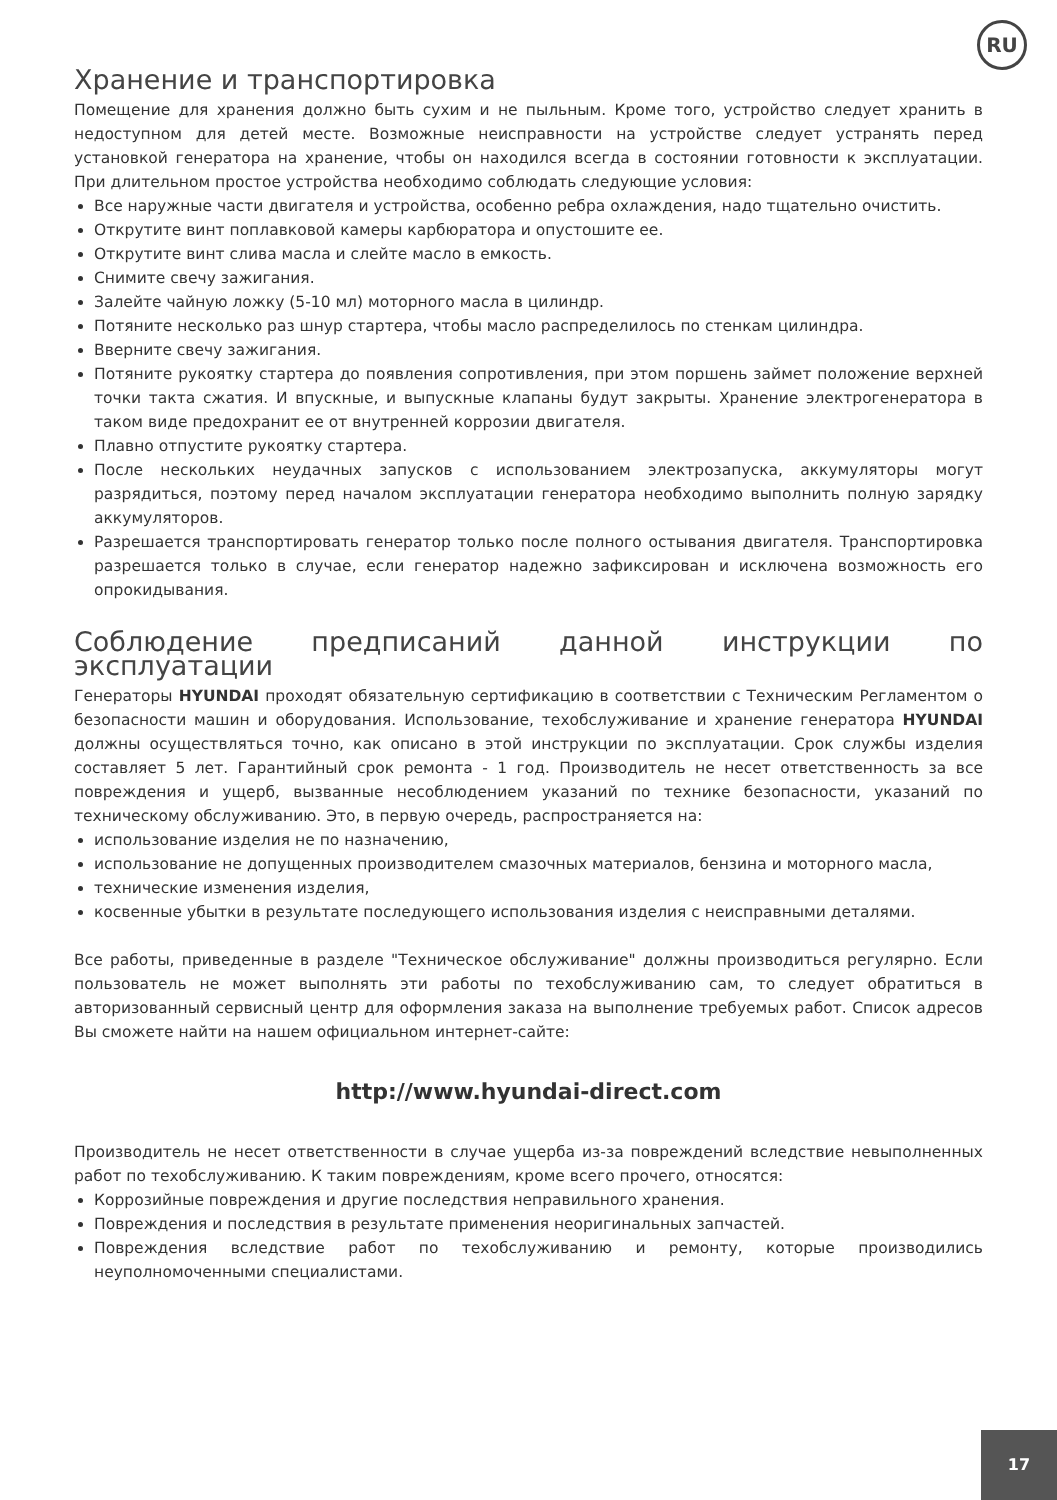RU
Хранение и транспортировка
Помещение для хранения должно быть сухим и не пыльным. Кроме того, устройство следует хранить в недоступном для детей месте. Возможные неисправности на устройстве следует устранять перед установкой генератора на хранение, чтобы он находился всегда в состоянии готовности к эксплуатации. При длительном простое устройства необходимо соблюдать следующие условия:
Все наружные части двигателя и устройства, особенно ребра охлаждения, надо тщательно очистить.
Открутите винт поплавковой камеры карбюратора и опустошите ее.
Открутите винт слива масла и слейте масло в емкость.
Снимите свечу зажигания.
Залейте чайную ложку (5-10 мл) моторного масла в цилиндр.
Потяните несколько раз шнур стартера, чтобы масло распределилось по стенкам цилиндра.
Вверните свечу зажигания.
Потяните рукоятку стартера до появления сопротивления, при этом поршень займет положение верхней точки такта сжатия. И впускные, и выпускные клапаны будут закрыты. Хранение электрогенератора в таком виде предохранит ее от внутренней коррозии двигателя.
Плавно отпустите рукоятку стартера.
После нескольких неудачных запусков с использованием электрозапуска, аккумуляторы могут разрядиться, поэтому перед началом эксплуатации генератора необходимо выполнить полную зарядку аккумуляторов.
Разрешается транспортировать генератор только после полного остывания двигателя. Транспортировка разрешается только в случае, если генератор надежно зафиксирован и исключена возможность его опрокидывания.
Соблюдение предписаний данной инструкции по эксплуатации
Генераторы HYUNDAI проходят обязательную сертификацию в соответствии с Техническим Регламентом о безопасности машин и оборудования. Использование, техобслуживание и хранение генератора HYUNDAI должны осуществляться точно, как описано в этой инструкции по эксплуатации. Срок службы изделия составляет 5 лет. Гарантийный срок ремонта - 1 год. Производитель не несет ответственность за все повреждения и ущерб, вызванные несоблюдением указаний по технике безопасности, указаний по техническому обслуживанию. Это, в первую очередь, распространяется на:
использование изделия не по назначению,
использование не допущенных производителем смазочных материалов, бензина и моторного масла,
технические изменения изделия,
косвенные убытки в результате последующего использования изделия с неисправными деталями.
Все работы, приведенные в разделе "Техническое обслуживание" должны производиться регулярно. Если пользователь не может выполнять эти работы по техобслуживанию сам, то следует обратиться в авторизованный сервисный центр для оформления заказа на выполнение требуемых работ. Список адресов Вы сможете найти на нашем официальном интернет-сайте:
http://www.hyundai-direct.com
Производитель не несет ответственности в случае ущерба из-за повреждений вследствие невыполненных работ по техобслуживанию. К таким повреждениям, кроме всего прочего, относятся:
Коррозийные повреждения и другие последствия неправильного хранения.
Повреждения и последствия в результате применения неоригинальных запчастей.
Повреждения вследствие работ по техобслуживанию и ремонту, которые производились неуполномоченными специалистами.
17